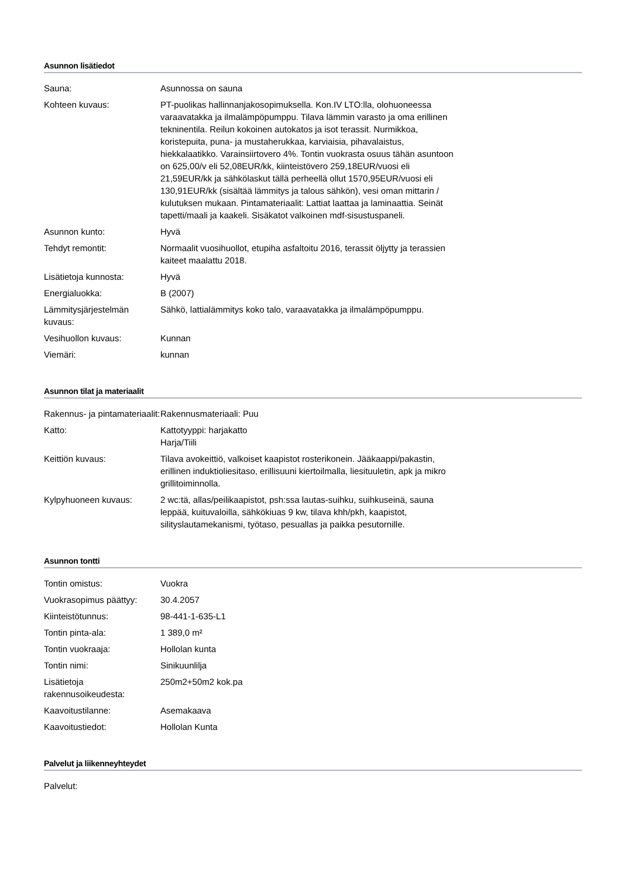Asunnon lisätiedot
| Sauna: | Asunnossa on sauna |
| Kohteen kuvaus: | PT-puolikas hallinnanjakosopimuksella. Kon.IV LTO:lla, olohuoneessa varaavatakka ja ilmalämpöpumppu. Tilava lämmin varasto ja oma erillinen tekninentila. Reilun kokoinen autokatos ja isot terassit. Nurmikkoa, koristepuita, puna- ja mustaherukkaa, karviaisia, pihavalaistus, hiekkalaatikko. Varainsiirtovero 4%. Tontin vuokrasta osuus tähän asuntoon on 625,00/v eli 52,08EUR/kk, kiinteistövero 259,18EUR/vuosi eli 21,59EUR/kk ja sähkölaskut tällä perheellä ollut 1570,95EUR/vuosi eli 130,91EUR/kk (sisältää lämmitys ja talous sähkön), vesi oman mittarin / kulutuksen mukaan. Pintamateriaalit: Lattiat laattaa ja laminaattia. Seinät tapetti/maali ja kaakeli. Sisäkatot valkoinen mdf-sisustuspaneli. |
| Asunnon kunto: | Hyvä |
| Tehdyt remontit: | Normaalit vuosihuollot, etupiha asfaltoitu 2016, terassit öljytty ja terassien kaiteet maalattu 2018. |
| Lisätietoja kunnosta: | Hyvä |
| Energialuokka: | B (2007) |
| Lämmitysjärjestelmän kuvaus: | Sähkö, lattialämmitys koko talo, varaavatakka ja ilmalämpöpumppu. |
| Vesihuollon kuvaus: | Kunnan |
| Viemäri: | kunnan |
Asunnon tilat ja materiaalit
| Rakennus- ja pintamateriaalit: | Rakennusmateriaali: Puu |
| Katto: | Kattotyyppi: harjakatto Harja/Tiili |
| Keittiön kuvaus: | Tilava avokeittiö, valkoiset kaapistot rosterikonein. Jääkaappi/pakastin, erillinen induktioliesitaso, erillisuuni kiertoilmalla, liesituuletin, apk ja mikro grillitoiminnolla. |
| Kylpyhuoneen kuvaus: | 2 wc:tä, allas/peilikaapistot, psh:ssa lautas-suihku, suihkuseinä, sauna leppää, kuituvaloilla, sähkökiuas 9 kw, tilava khh/pkh, kaapistot, silityslautamekanismi, työtaso, pesuallas ja paikka pesutornille. |
Asunnon tontti
| Tontin omistus: | Vuokra |
| Vuokrasopimus päättyy: | 30.4.2057 |
| Kiinteistötunnus: | 98-441-1-635-L1 |
| Tontin pinta-ala: | 1 389,0 m² |
| Tontin vuokraaja: | Hollolan kunta |
| Tontin nimi: | Sinikuunlilja |
| Lisätietoja rakennusoikeudesta: | 250m2+50m2 kok.pa |
| Kaavoitustilanne: | Asemakaava |
| Kaavoitustiedot: | Hollolan Kunta |
Palvelut ja liikenneyhteydet
| Palvelut: | |